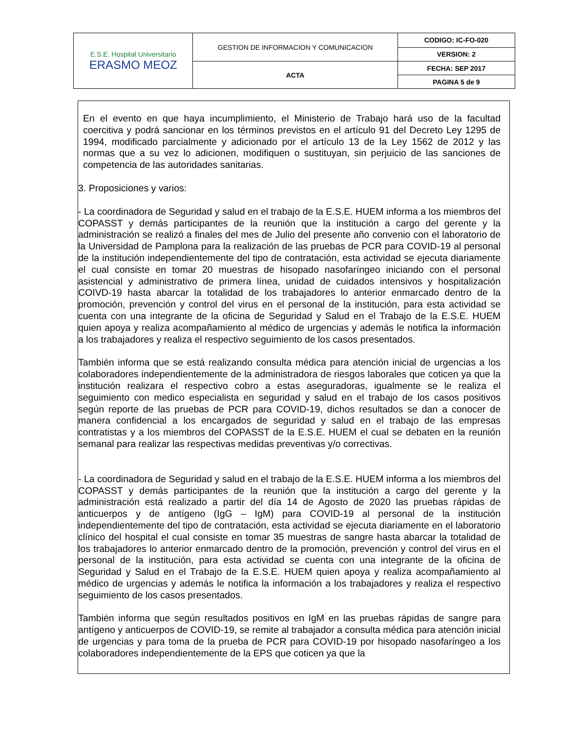| E.S.E. Hospital Universitario ERASMO MEOZ | GESTION DE INFORMACION Y COMUNICACION | CODIGO: IC-FO-020 |
| | | VERSION: 2 |
| | ACTA | FECHA: SEP 2017 |
| | | PAGINA 5 de 9 |
En el evento en que haya incumplimiento, el Ministerio de Trabajo hará uso de la facultad coercitiva y podrá sancionar en los términos previstos en el artículo 91 del Decreto Ley 1295 de 1994, modificado parcialmente y adicionado por el artículo 13 de la Ley 1562 de 2012 y las normas que a su vez lo adicionen, modifiquen o sustituyan, sin perjuicio de las sanciones de competencia de las autoridades sanitarias.
3. Proposiciones y varios:
- La coordinadora de Seguridad y salud en el trabajo de la E.S.E. HUEM informa a los miembros del COPASST y demás participantes de la reunión que la institución a cargo del gerente y la administración se realizó a finales del mes de Julio del presente año convenio con el laboratorio de la Universidad de Pamplona para la realización de las pruebas de PCR para COVID-19 al personal de la institución independientemente del tipo de contratación, esta actividad se ejecuta diariamente el cual consiste en tomar 20 muestras de hisopado nasofaríngeo iniciando con el personal asistencial y administrativo de primera línea, unidad de cuidados intensivos y hospitalización COIVD-19 hasta abarcar la totalidad de los trabajadores lo anterior enmarcado dentro de la promoción, prevención y control del virus en el personal de la institución, para esta actividad se cuenta con una integrante de la oficina de Seguridad y Salud en el Trabajo de la E.S.E. HUEM quien apoya y realiza acompañamiento al médico de urgencias y además le notifica la información a los trabajadores y realiza el respectivo seguimiento de los casos presentados.
También informa que se está realizando consulta médica para atención inicial de urgencias a los colaboradores independientemente de la administradora de riesgos laborales que coticen ya que la institución realizara el respectivo cobro a estas aseguradoras, igualmente se le realiza el seguimiento con medico especialista en seguridad y salud en el trabajo de los casos positivos según reporte de las pruebas de PCR para COVID-19, dichos resultados se dan a conocer de manera confidencial a los encargados de seguridad y salud en el trabajo de las empresas contratistas y a los miembros del COPASST de la E.S.E. HUEM el cual se debaten en la reunión semanal para realizar las respectivas medidas preventivas y/o correctivas.
- La coordinadora de Seguridad y salud en el trabajo de la E.S.E. HUEM informa a los miembros del COPASST y demás participantes de la reunión que la institución a cargo del gerente y la administración está realizado a partir del día 14 de Agosto de 2020 las pruebas rápidas de anticuerpos y de antígeno (IgG – IgM) para COVID-19 al personal de la institución independientemente del tipo de contratación, esta actividad se ejecuta diariamente en el laboratorio clínico del hospital el cual consiste en tomar 35 muestras de sangre hasta abarcar la totalidad de los trabajadores lo anterior enmarcado dentro de la promoción, prevención y control del virus en el personal de la institución, para esta actividad se cuenta con una integrante de la oficina de Seguridad y Salud en el Trabajo de la E.S.E. HUEM quien apoya y realiza acompañamiento al médico de urgencias y además le notifica la información a los trabajadores y realiza el respectivo seguimiento de los casos presentados.
También informa que según resultados positivos en IgM en las pruebas rápidas de sangre para antígeno y anticuerpos de COVID-19, se remite al trabajador a consulta médica para atención inicial de urgencias y para toma de la prueba de PCR para COVID-19 por hisopado nasofaríngeo a los colaboradores independientemente de la EPS que coticen ya que la